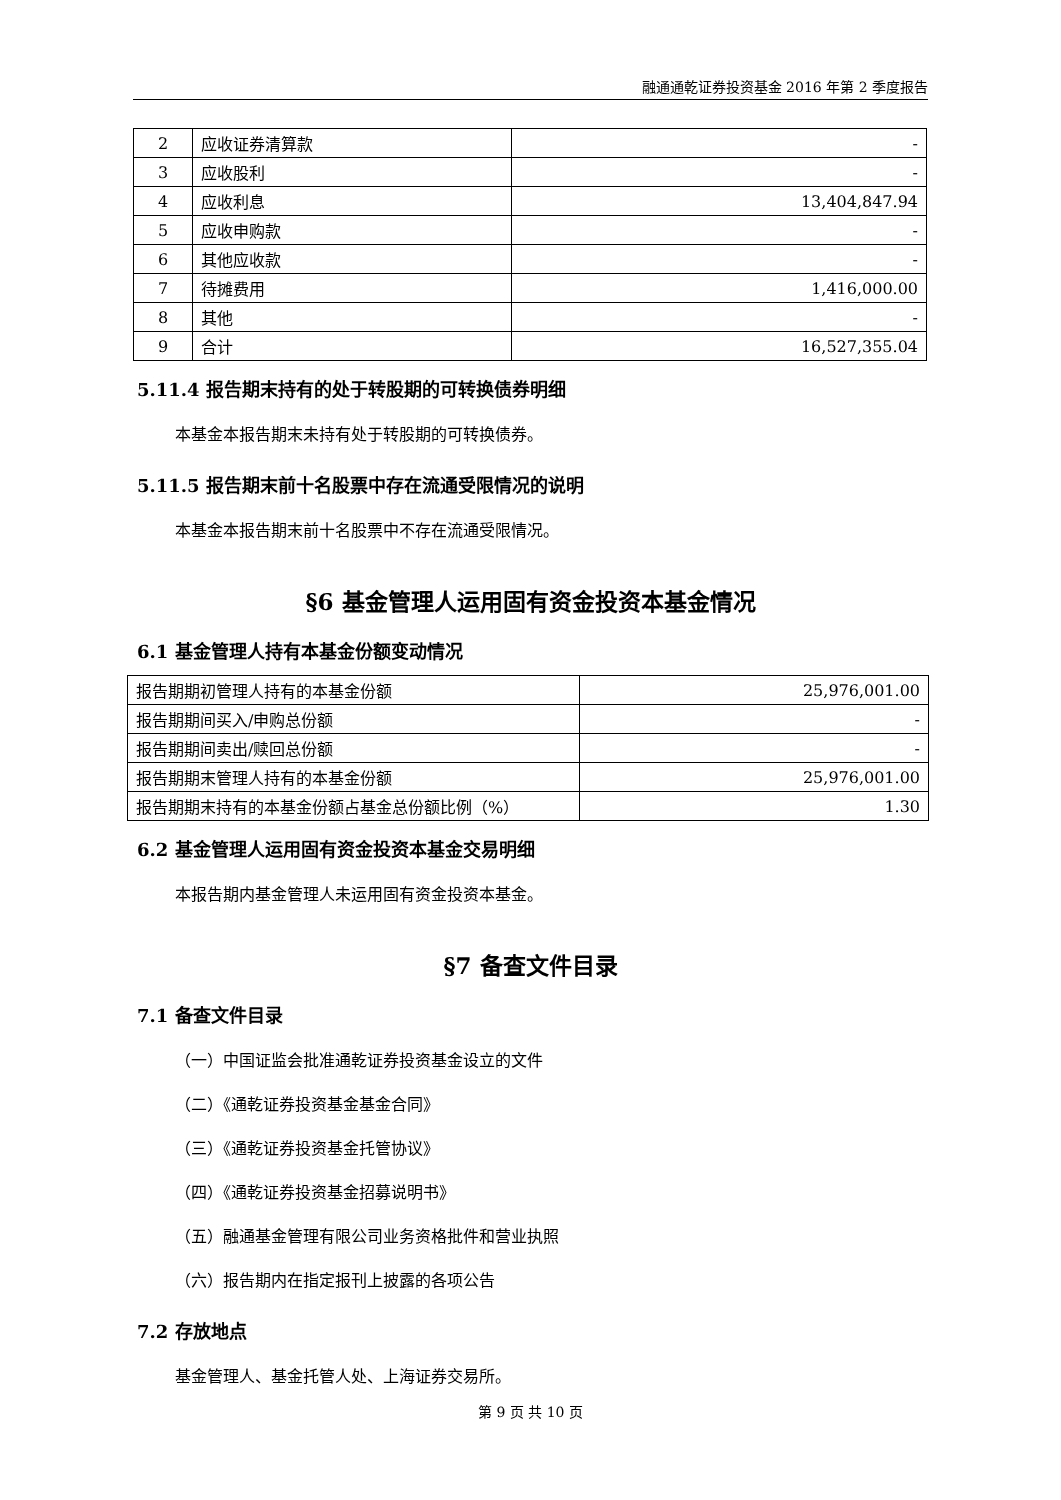融通通乾证券投资基金 2016 年第 2 季度报告
| 2 | 应收证券清算款 | - |
| 3 | 应收股利 | - |
| 4 | 应收利息 | 13,404,847.94 |
| 5 | 应收申购款 | - |
| 6 | 其他应收款 | - |
| 7 | 待摊费用 | 1,416,000.00 |
| 8 | 其他 | - |
| 9 | 合计 | 16,527,355.04 |
5.11.4 报告期末持有的处于转股期的可转换债券明细
本基金本报告期末未持有处于转股期的可转换债券。
5.11.5 报告期末前十名股票中存在流通受限情况的说明
本基金本报告期末前十名股票中不存在流通受限情况。
§6 基金管理人运用固有资金投资本基金情况
6.1 基金管理人持有本基金份额变动情况
| 报告期期初管理人持有的本基金份额 | 25,976,001.00 |
| 报告期期间买入/申购总份额 | - |
| 报告期期间卖出/赎回总份额 | - |
| 报告期期末管理人持有的本基金份额 | 25,976,001.00 |
| 报告期期末持有的本基金份额占基金总份额比例（%） | 1.30 |
6.2 基金管理人运用固有资金投资本基金交易明细
本报告期内基金管理人未运用固有资金投资本基金。
§7 备查文件目录
7.1 备查文件目录
（一）中国证监会批准通乾证券投资基金设立的文件
（二）《通乾证券投资基金基金合同》
（三）《通乾证券投资基金托管协议》
（四）《通乾证券投资基金招募说明书》
（五）融通基金管理有限公司业务资格批件和营业执照
（六）报告期内在指定报刊上披露的各项公告
7.2 存放地点
基金管理人、基金托管人处、上海证券交易所。
第 9 页 共 10 页